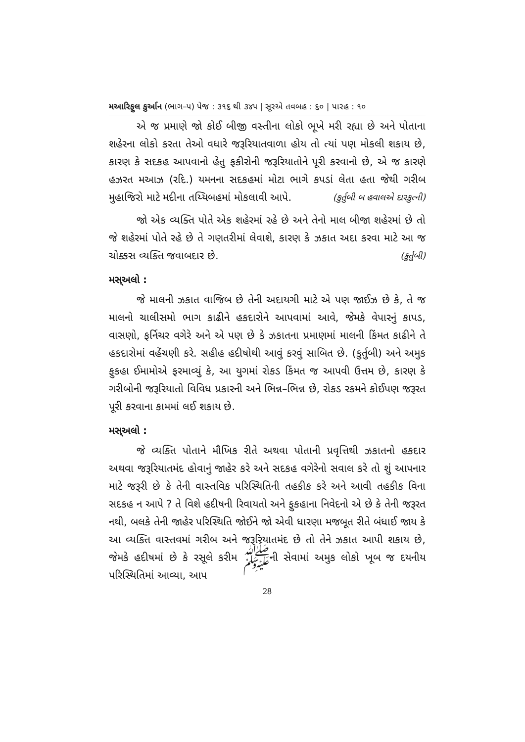મઆરિફુલ કુર્આન (ભાગ–૫) પેજ : ૩૧૬ થી ૩૪૫ | સૂરએ તવબહ : ૬૦ | પારહ : ૧૦
એ જ પ્રમાણે જો કોઈ બીજી વસ્તીના લોકો ભૂખે મરી રહ્યા છે અને પોતાના શહેરના લોકો કરતા તેઓ વધારે જરૂરિયાતવાળા હોય તો ત્યાં પણ મોકલી શકાય છે, કારણ કે સદકહ આપવાનો હેતુ ફકીરોની જરૂરિયાતોને પૂરી કરવાનો છે, એ જ કારણે હઝરત મઆઝ (રદિ.) યમનના સદકહમાં મોટા ભાગે કપડાં લેતા હતા જેથી ગરીબ મુહાજિરો માટે મદીના તય્યિબહમાં મોકલાવી આપે. (કુર્તુબી બ હવાલએ દારકુત્ની)
જો એક વ્યક્તિ પોતે એક શહેરમાં રહે છે અને તેનો માલ બીજા શહેરમાં છે તો જે શહેરમાં પોતે રહે છે તે ગણતરીમાં લેવાશે, કારણ કે ઝકાત અદા કરવા માટે આ જ ચોક્કસ વ્યક્તિ જવાબદાર છે. (કુર્તુબી)
મસ્અલો :
જે માલની ઝકાત વાજિબ છે તેની અદાયગી માટે એ પણ જાઈઝ છે કે, તે જ માલનો ચાલીસમો ભાગ કાઢીને હકદારોને આપવામાં આવે, જેમકે વેપારનું કાપડ, વાસણો, ફર્નિચર વગેરે અને એ પણ છે કે ઝકાતના પ્રમાણમાં માલની કિંમત કાઢીને તે હકદારોમાં વહેંચણી કરે. સહીહ હદીષોથી આવું કરવું સાબિત છે. (કુર્તુબી) અને અમુક ફુકહા ઈમામોએ ફરમાવ્યું કે, આ યુગમાં રોકડ કિંમત જ આપવી ઉત્તમ છે, કારણ કે ગરીબોની જરૂરિયાતો વિવિધ પ્રકારની અને ભિન્ન–ભિન્ન છે, રોકડ રકમને કોઈપણ જરૂરત પૂરી કરવાના કામમાં લઈ શકાય છે.
મસ્અલો :
જે વ્યક્તિ પોતાને મૌખિક રીતે અથવા પોતાની પ્રવૃત્તિથી ઝકાતનો હકદાર અથવા જરૂરિયાતમંદ હોવાનું જાહેર કરે અને સદકહ વગેરેનો સવાલ કરે તો શું આપનાર માટે જરૂરી છે કે તેની વાસ્તવિક પરિસ્થિતિની તહકીક કરે અને આવી તહકીક વિના સદકહ ન આપે ? તે વિશે હદીષની રિવાયતો અને ફુકહાના નિવેદનો એ છે કે તેની જરૂરત નથી, બલકે તેની જાહેર પરિસ્થિતિ જોઈને જો એવી ધારણા મજબૂત રીતે બંધાઈ જાય કે આ વ્યક્તિ વાસ્તવમાં ગરીબ અને જરૂરિયાતમંદ છે તો તેને ઝકાત આપી શકાય છે, જેમકે હદીષમાં છે કે રસૂલે કરીમ ﷺની સેવામાં અમુક લોકો ખૂબ જ દયનીય પરિસ્થિતિમાં આવ્યા, આપ
28